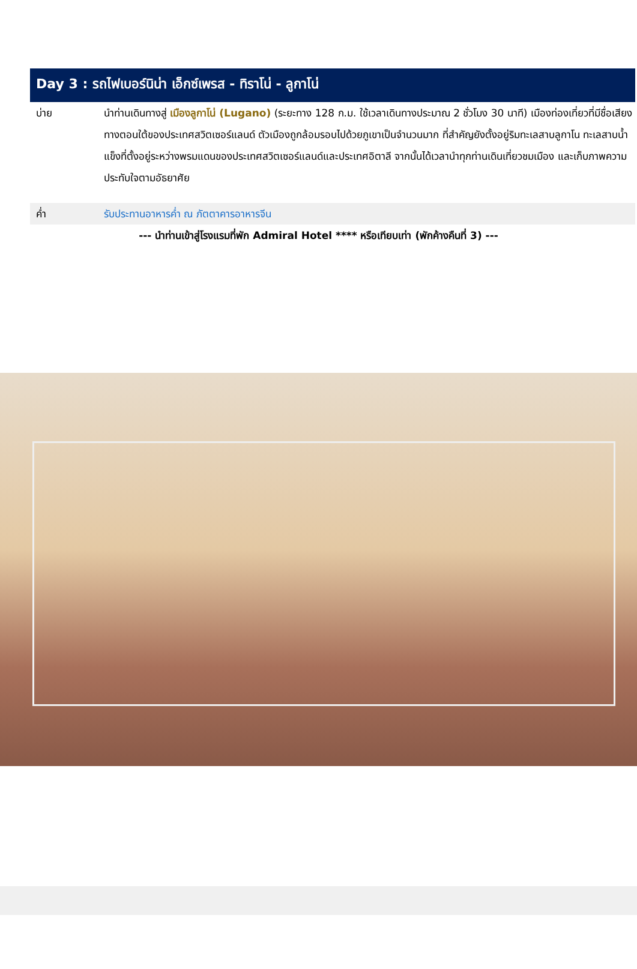Day 3 : รถไฟเบอร์นิน่า เอ็กซ์เพรส - ทิราโน่ - ลูกาโน่
บ่าย นำท่านเดินทางสู่ เมืองลูกาโน่ (Lugano) (ระยะทาง 128 ก.ม. ใช้เวลาเดินทางประมาณ 2 ชั่วโมง 30 นาที) เมืองท่องเที่ยวที่มีชื่อเสียงทางตอนใต้ของประเทศสวิตเซอร์แลนด์ ตัวเมืองถูกล้อมรอบไปด้วยภูเขาเป็นจำนวนมาก ที่สำคัญยังตั้งอยู่ริมทะเลสาบลูกาโน ทะเลสาบน้ำแข็งที่ตั้งอยู่ระหว่างพรมแดนของประเทศสวิตเซอร์แลนด์และประเทศอิตาลี จากนั้นได้เวลานำทุกท่านเดินเที่ยวชมเมือง และเก็บภาพความประทับใจตามอัธยาศัย
ค่ำ รับประทานอาหารค่ำ ณ ภัตตาคารอาหารจีน
--- นำท่านเข้าสู่โรงแรมที่พัก Admiral Hotel **** หรือเทียบเท่า (พักค้างคืนที่ 3) ---